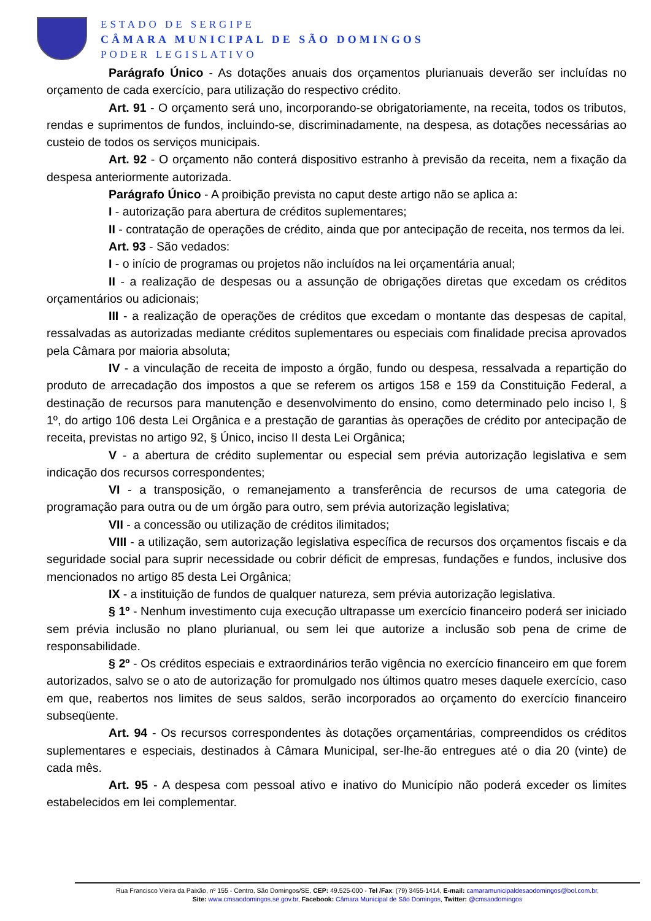ESTADO DE SERGIPE
CÂMARA MUNICIPAL DE SÃO DOMINGOS
PODER LEGISLATIVO
Parágrafo Único - As dotações anuais dos orçamentos plurianuais deverão ser incluídas no orçamento de cada exercício, para utilização do respectivo crédito.
Art. 91 - O orçamento será uno, incorporando-se obrigatoriamente, na receita, todos os tributos, rendas e suprimentos de fundos, incluindo-se, discriminadamente, na despesa, as dotações necessárias ao custeio de todos os serviços municipais.
Art. 92 - O orçamento não conterá dispositivo estranho à previsão da receita, nem a fixação da despesa anteriormente autorizada.
Parágrafo Único - A proibição prevista no caput deste artigo não se aplica a:
I - autorização para abertura de créditos suplementares;
II - contratação de operações de crédito, ainda que por antecipação de receita, nos termos da lei.
Art. 93 - São vedados:
I - o início de programas ou projetos não incluídos na lei orçamentária anual;
II - a realização de despesas ou a assunção de obrigações diretas que excedam os créditos orçamentários ou adicionais;
III - a realização de operações de créditos que excedam o montante das despesas de capital, ressalvadas as autorizadas mediante créditos suplementares ou especiais com finalidade precisa aprovados pela Câmara por maioria absoluta;
IV - a vinculação de receita de imposto a órgão, fundo ou despesa, ressalvada a repartição do produto de arrecadação dos impostos a que se referem os artigos 158 e 159 da Constituição Federal, a destinação de recursos para manutenção e desenvolvimento do ensino, como determinado pelo inciso I, § 1º, do artigo 106 desta Lei Orgânica e a prestação de garantias às operações de crédito por antecipação de receita, previstas no artigo 92, § Único, inciso II desta Lei Orgânica;
V - a abertura de crédito suplementar ou especial sem prévia autorização legislativa e sem indicação dos recursos correspondentes;
VI - a transposição, o remanejamento a transferência de recursos de uma categoria de programação para outra ou de um órgão para outro, sem prévia autorização legislativa;
VII - a concessão ou utilização de créditos ilimitados;
VIII - a utilização, sem autorização legislativa específica de recursos dos orçamentos fiscais e da seguridade social para suprir necessidade ou cobrir déficit de empresas, fundações e fundos, inclusive dos mencionados no artigo 85 desta Lei Orgânica;
IX - a instituição de fundos de qualquer natureza, sem prévia autorização legislativa.
§ 1º - Nenhum investimento cuja execução ultrapasse um exercício financeiro poderá ser iniciado sem prévia inclusão no plano plurianual, ou sem lei que autorize a inclusão sob pena de crime de responsabilidade.
§ 2º - Os créditos especiais e extraordinários terão vigência no exercício financeiro em que forem autorizados, salvo se o ato de autorização for promulgado nos últimos quatro meses daquele exercício, caso em que, reabertos nos limites de seus saldos, serão incorporados ao orçamento do exercício financeiro subseqüente.
Art. 94 - Os recursos correspondentes às dotações orçamentárias, compreendidos os créditos suplementares e especiais, destinados à Câmara Municipal, ser-lhe-ão entregues até o dia 20 (vinte) de cada mês.
Art. 95 - A despesa com pessoal ativo e inativo do Município não poderá exceder os limites estabelecidos em lei complementar.
Rua Francisco Vieira da Paixão, nº 155 - Centro, São Domingos/SE, CEP: 49.525-000 - Tel /Fax: (79) 3455-1414, E-mail: camaramunicipaldesaodomingos@bol.com.br,
Site: www.cmsaodomingos.se.gov.br, Facebook: Câmara Municipal de São Domingos, Twitter: @cmsaodomingos